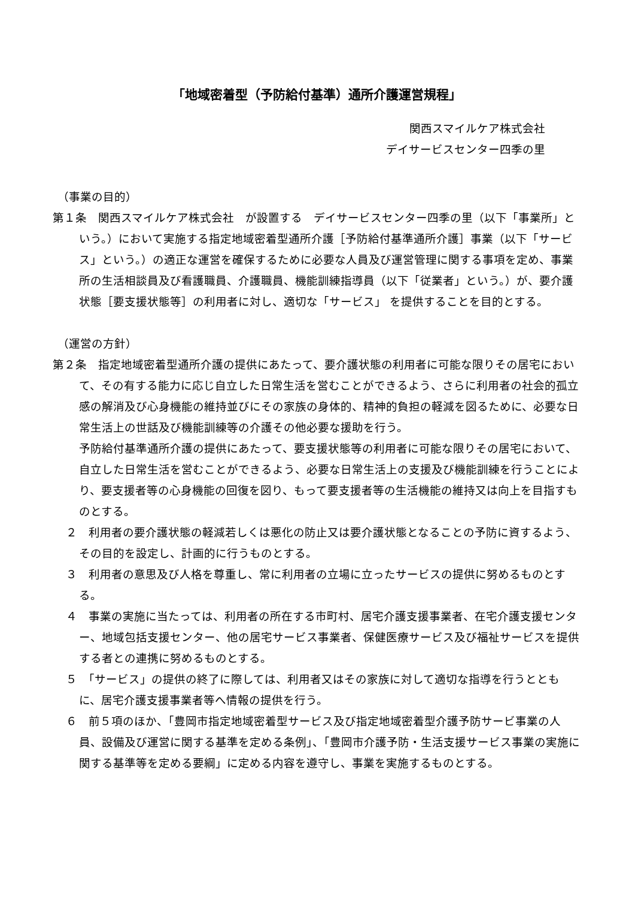「地域密着型（予防給付基準）通所介護運営規程」
関西スマイルケア株式会社
デイサービスセンター四季の里
（事業の目的）
第１条　関西スマイルケア株式会社　が設置する　デイサービスセンター四季の里（以下「事業所」という。）において実施する指定地域密着型通所介護［予防給付基準通所介護］事業（以下「サービス」という。）の適正な運営を確保するために必要な人員及び運営管理に関する事項を定め、事業所の生活相談員及び看護職員、介護職員、機能訓練指導員（以下「従業者」という。）が、要介護状態［要支援状態等］の利用者に対し、適切な「サービス」 を提供することを目的とする。
（運営の方針）
第２条　指定地域密着型通所介護の提供にあたって、要介護状態の利用者に可能な限りその居宅において、その有する能力に応じ自立した日常生活を営むことができるよう、さらに利用者の社会的孤立感の解消及び心身機能の維持並びにその家族の身体的、精神的負担の軽減を図るために、必要な日常生活上の世話及び機能訓練等の介護その他必要な援助を行う。
予防給付基準通所介護の提供にあたって、要支援状態等の利用者に可能な限りその居宅において、自立した日常生活を営むことができるよう、必要な日常生活上の支援及び機能訓練を行うことにより、要支援者等の心身機能の回復を図り、もって要支援者等の生活機能の維持又は向上を目指すものとする。
２　利用者の要介護状態の軽減若しくは悪化の防止又は要介護状態となることの予防に資するよう、その目的を設定し、計画的に行うものとする。
３　利用者の意思及び人格を尊重し、常に利用者の立場に立ったサービスの提供に努めるものとする。
４　事業の実施に当たっては、利用者の所在する市町村、居宅介護支援事業者、在宅介護支援センター、地域包括支援センター、他の居宅サービス事業者、保健医療サービス及び福祉サービスを提供する者との連携に努めるものとする。
５　「サービス」の提供の終了に際しては、利用者又はその家族に対して適切な指導を行うとともに、居宅介護支援事業者等へ情報の提供を行う。
６　前５項のほか、「豊岡市指定地域密着型サービス及び指定地域密着型介護予防サービ事業の人員、設備及び運営に関する基準を定める条例」、「豊岡市介護予防・生活支援サービス事業の実施に関する基準等を定める要綱」に定める内容を遵守し、事業を実施するものとする。